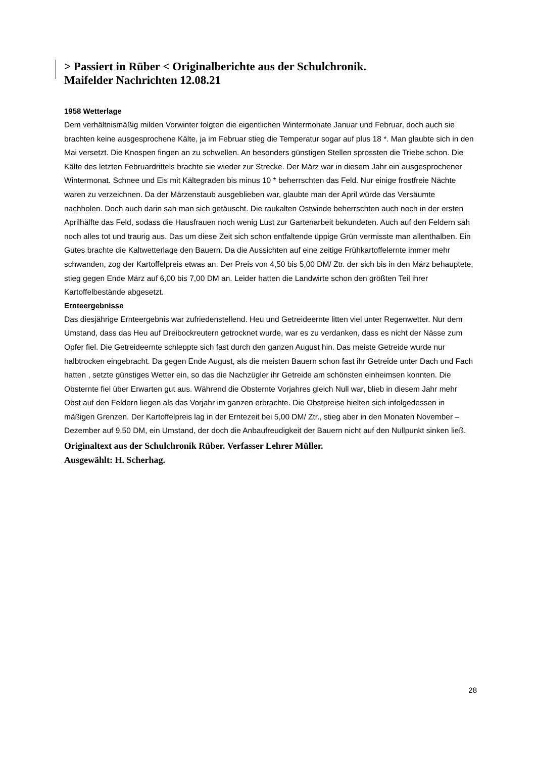> Passiert in Rüber < Originalberichte aus der Schulchronik.
Maifelder Nachrichten 12.08.21
1958 Wetterlage
Dem verhältnismäßig milden Vorwinter folgten die eigentlichen Wintermonate Januar und Februar, doch auch sie brachten keine ausgesprochene Kälte, ja im Februar stieg die Temperatur sogar auf plus 18 *. Man glaubte sich in den Mai versetzt. Die Knospen fingen an zu schwellen. An besonders günstigen Stellen sprossten die Triebe schon. Die Kälte des letzten Februardrittels brachte sie wieder zur Strecke. Der März war in diesem Jahr ein ausgesprochener Wintermonat. Schnee und Eis mit Kältegraden bis minus 10 * beherrschten das Feld. Nur einige frostfreie Nächte waren zu verzeichnen. Da der Märzenstaub ausgeblieben war, glaubte man der April würde das Versäumte nachholen. Doch auch darin sah man sich getäuscht. Die raukalten Ostwinde beherrschten auch noch in der ersten Aprilhälfte das Feld, sodass die Hausfrauen noch wenig Lust zur Gartenarbeit bekundeten. Auch auf den Feldern sah noch alles tot und traurig aus. Das um diese Zeit sich schon entfaltende üppige Grün vermisste man allenthalben. Ein Gutes brachte die Kaltwetterlage den Bauern. Da die Aussichten auf eine zeitige Frühkartoffelernte immer mehr schwanden, zog der Kartoffelpreis etwas an. Der Preis von 4,50 bis 5,00 DM/ Ztr. der sich bis in den März behauptete, stieg gegen Ende März auf 6,00 bis 7,00 DM an. Leider hatten die Landwirte schon den größten Teil ihrer Kartoffelbestände abgesetzt.
Ernteergebnisse
Das diesjährige Ernteergebnis war zufriedenstellend. Heu und Getreideernte litten viel unter Regenwetter. Nur dem Umstand, dass das Heu auf Dreibockreutern getrocknet wurde, war es zu verdanken, dass es nicht der Nässe zum Opfer fiel. Die Getreideernte schleppte sich fast durch den ganzen August hin. Das meiste Getreide wurde nur halbtrocken eingebracht. Da gegen Ende August, als die meisten Bauern schon fast ihr Getreide unter Dach und Fach hatten , setzte günstiges Wetter ein, so das die Nachzügler ihr Getreide am schönsten einheimsen konnten. Die Obsternte fiel über Erwarten gut aus. Während die Obsternte Vorjahres gleich Null war, blieb in diesem Jahr mehr Obst auf den Feldern liegen als das Vorjahr im ganzen erbrachte. Die Obstpreise hielten sich infolgedessen in mäßigen Grenzen. Der Kartoffelpreis lag in der Erntezeit bei 5,00 DM/ Ztr., stieg aber in den Monaten November – Dezember auf 9,50 DM, ein Umstand, der doch die Anbaufreudigkeit der Bauern nicht auf den Nullpunkt sinken ließ.
Originaltext aus der Schulchronik Rüber. Verfasser Lehrer Müller.
Ausgewählt: H. Scherhag.
28